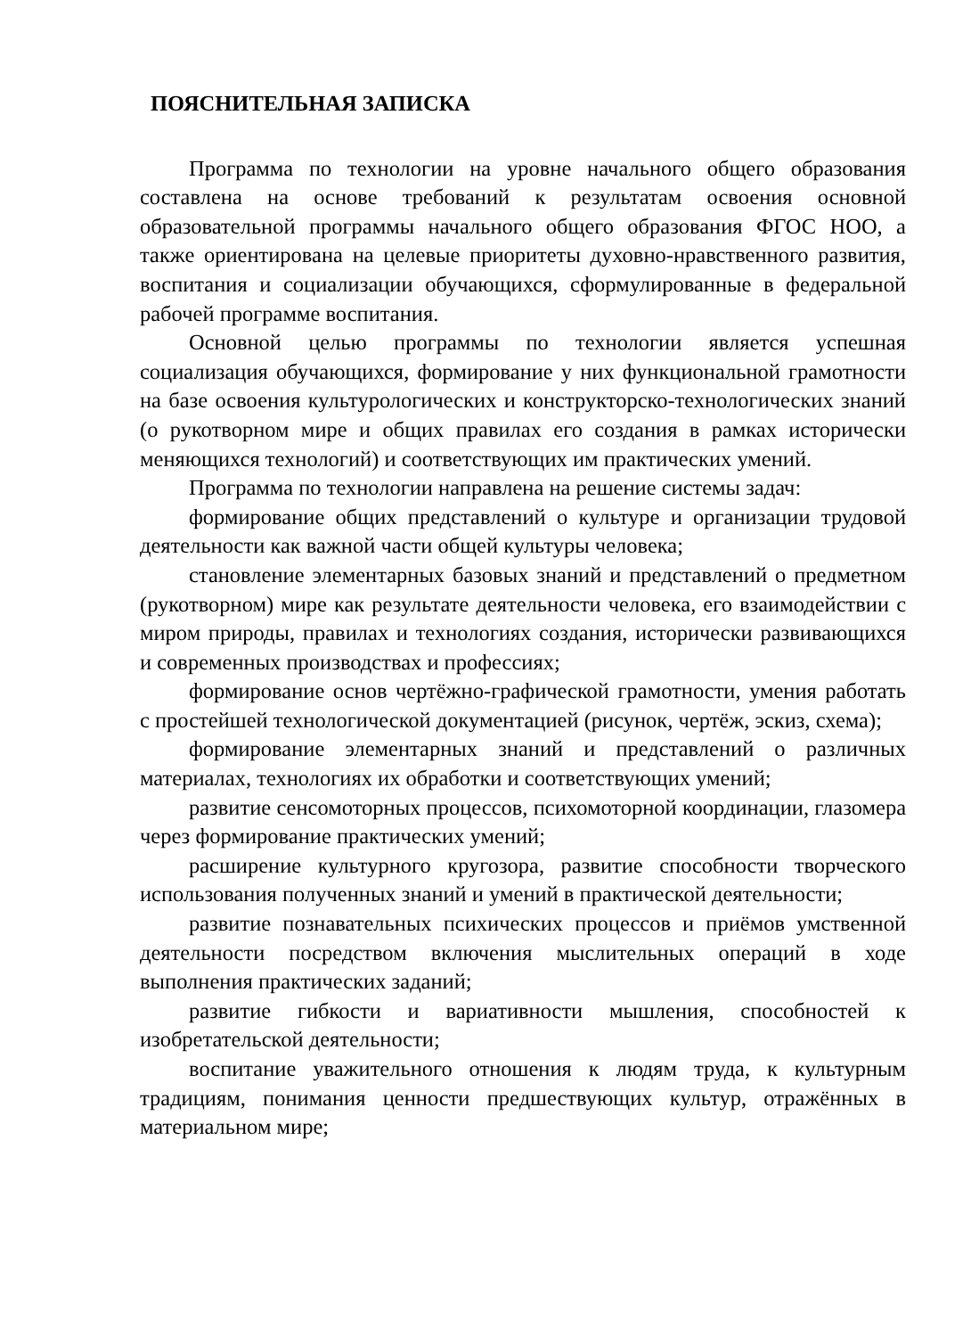ПОЯСНИТЕЛЬНАЯ ЗАПИСКА
Программа по технологии на уровне начального общего образования составлена на основе требований к результатам освоения основной образовательной программы начального общего образования ФГОС НОО, а также ориентирована на целевые приоритеты духовно-нравственного развития, воспитания и социализации обучающихся, сформулированные в федеральной рабочей программе воспитания.
Основной целью программы по технологии является успешная социализация обучающихся, формирование у них функциональной грамотности на базе освоения культурологических и конструкторско-технологических знаний (о рукотворном мире и общих правилах его создания в рамках исторически меняющихся технологий) и соответствующих им практических умений.
Программа по технологии направлена на решение системы задач:
формирование общих представлений о культуре и организации трудовой деятельности как важной части общей культуры человека;
становление элементарных базовых знаний и представлений о предметном (рукотворном) мире как результате деятельности человека, его взаимодействии с миром природы, правилах и технологиях создания, исторически развивающихся и современных производствах и профессиях;
формирование основ чертёжно-графической грамотности, умения работать с простейшей технологической документацией (рисунок, чертёж, эскиз, схема);
формирование элементарных знаний и представлений о различных материалах, технологиях их обработки и соответствующих умений;
развитие сенсомоторных процессов, психомоторной координации, глазомера через формирование практических умений;
расширение культурного кругозора, развитие способности творческого использования полученных знаний и умений в практической деятельности;
развитие познавательных психических процессов и приёмов умственной деятельности посредством включения мыслительных операций в ходе выполнения практических заданий;
развитие гибкости и вариативности мышления, способностей к изобретательской деятельности;
воспитание уважительного отношения к людям труда, к культурным традициям, понимания ценности предшествующих культур, отражённых в материальном мире;